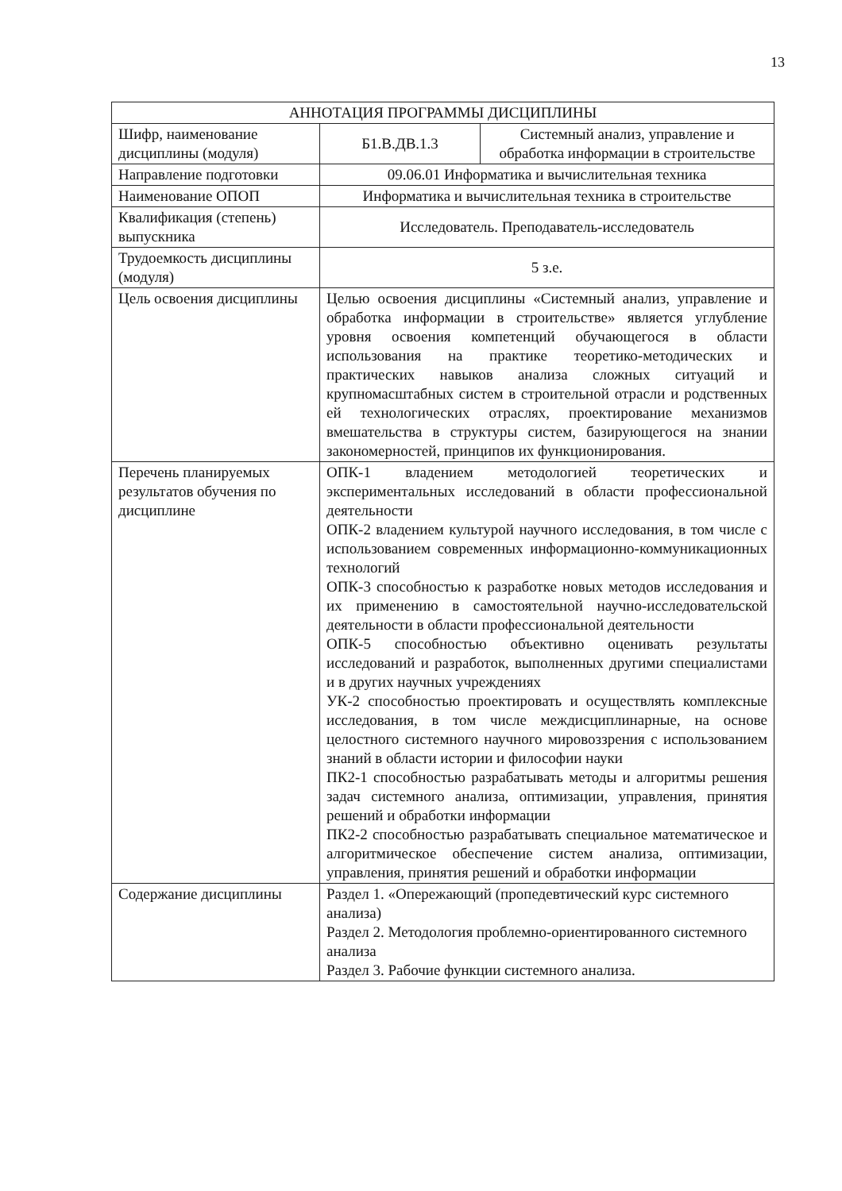13
| АННОТАЦИЯ ПРОГРАММЫ ДИСЦИПЛИНЫ | | |
| Шифр, наименование дисциплины (модуля) | Б1.В.ДВ.1.3 | Системный анализ, управление и обработка информации в строительстве |
| Направление подготовки | 09.06.01 Информатика и вычислительная техника | |
| Наименование ОПОП | Информатика и вычислительная техника в строительстве | |
| Квалификация (степень) выпускника | Исследователь. Преподаватель-исследователь | |
| Трудоемкость дисциплины (модуля) | 5 з.е. | |
| Цель освоения дисциплины | Целью освоения дисциплины «Системный анализ, управление и обработка информации в строительстве» является углубление уровня освоения компетенций обучающегося в области использования на практике теоретико-методических и практических навыков анализа сложных ситуаций и крупномасштабных систем в строительной отрасли и родственных ей технологических отраслях, проектирование механизмов вмешательства в структуры систем, базирующегося на знании закономерностей, принципов их функционирования. | |
| Перечень планируемых результатов обучения по дисциплине | ОПК-1 владением методологией теоретических и экспериментальных исследований в области профессиональной деятельности ОПК-2 владением культурой научного исследования, в том числе с использованием современных информационно-коммуникационных технологий ОПК-3 способностью к разработке новых методов исследования и их применению в самостоятельной научно-исследовательской деятельности в области профессиональной деятельности ОПК-5 способностью объективно оценивать результаты исследований и разработок, выполненных другими специалистами и в других научных учреждениях УК-2 способностью проектировать и осуществлять комплексные исследования, в том числе междисциплинарные, на основе целостного системного научного мировоззрения с использованием знаний в области истории и философии науки ПК2-1 способностью разрабатывать методы и алгоритмы решения задач системного анализа, оптимизации, управления, принятия решений и обработки информации ПК2-2 способностью разрабатывать специальное математическое и алгоритмическое обеспечение систем анализа, оптимизации, управления, принятия решений и обработки информации | |
| Содержание дисциплины | Раздел 1. «Опережающий (пропедевтический курс системного анализа) Раздел 2. Методология проблемно-ориентированного системного анализа Раздел 3. Рабочие функции системного анализа. | |